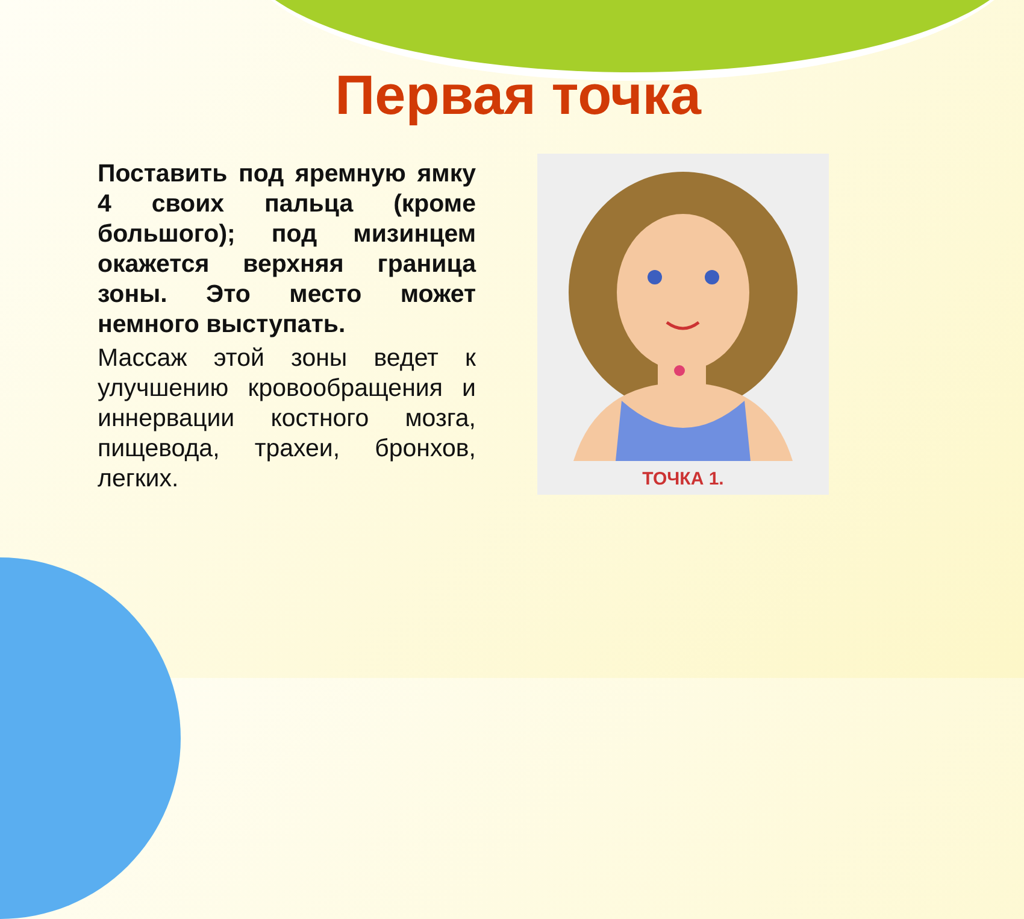Первая точка
Поставить под яремную ямку 4 своих пальца (кроме большого); под мизинцем окажется верхняя граница зоны. Это место может немного выступать.
Массаж этой зоны ведет к улучшению кровообращения и иннервации костного мозга, пищевода, трахеи, бронхов, легких.
ТОЧКА 1.